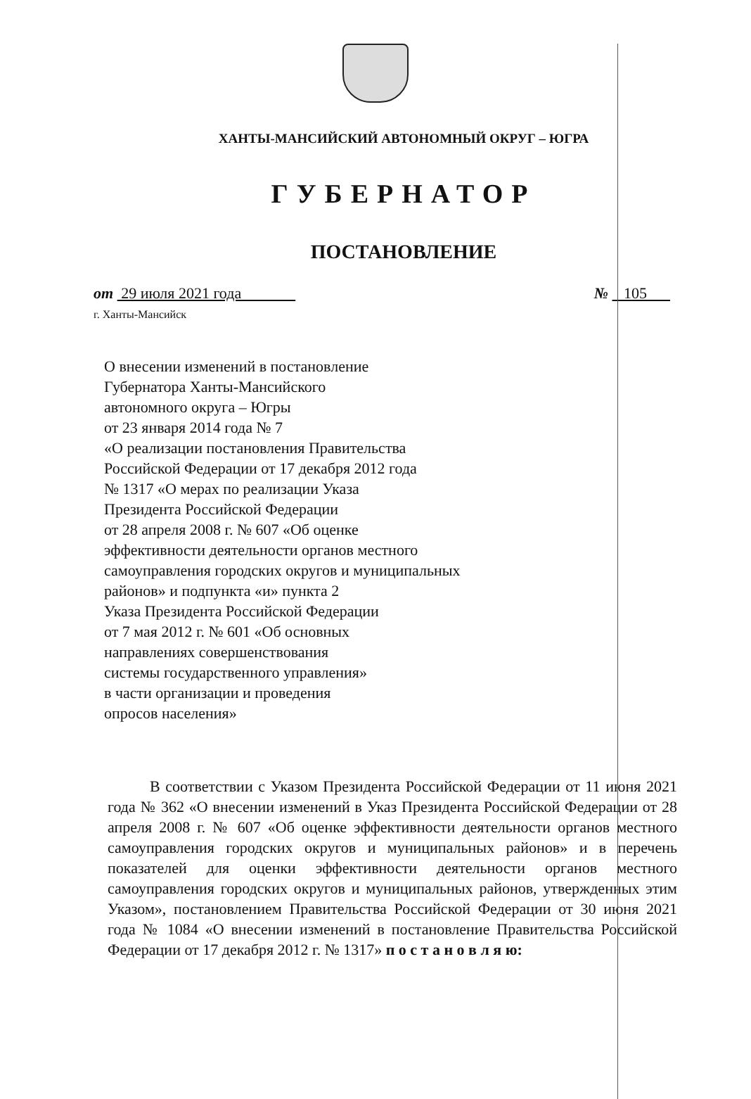ХАНТЫ-МАНСИЙСКИЙ АВТОНОМНЫЙ ОКРУГ – ЮГРА
ГУБЕРНАТОР
ПОСТАНОВЛЕНИЕ
от 29 июля 2021 года № 105
г. Ханты-Мансийск
О внесении изменений в постановление
Губернатора Ханты-Мансийского
автономного округа – Югры
от 23 января 2014 года № 7
«О реализации постановления Правительства
Российской Федерации от 17 декабря 2012 года
№ 1317 «О мерах по реализации Указа
Президента Российской Федерации
от 28 апреля 2008 г. № 607 «Об оценке
эффективности деятельности органов местного
самоуправления городских округов и муниципальных
районов» и подпункта «и» пункта 2
Указа Президента Российской Федерации
от 7 мая 2012 г. № 601 «Об основных
направлениях совершенствования
системы государственного управления»
в части организации и проведения
опросов населения»
В соответствии с Указом Президента Российской Федерации от 11 июня 2021 года № 362 «О внесении изменений в Указ Президента Российской Федерации от 28 апреля 2008 г. № 607 «Об оценке эффективности деятельности органов местного самоуправления городских округов и муниципальных районов» и в перечень показателей для оценки эффективности деятельности органов местного самоуправления городских округов и муниципальных районов, утвержденных этим Указом», постановлением Правительства Российской Федерации от 30 июня 2021 года № 1084 «О внесении изменений в постановление Правительства Российской Федерации от 17 декабря 2012 г. № 1317» п о с т а н о в л я ю: